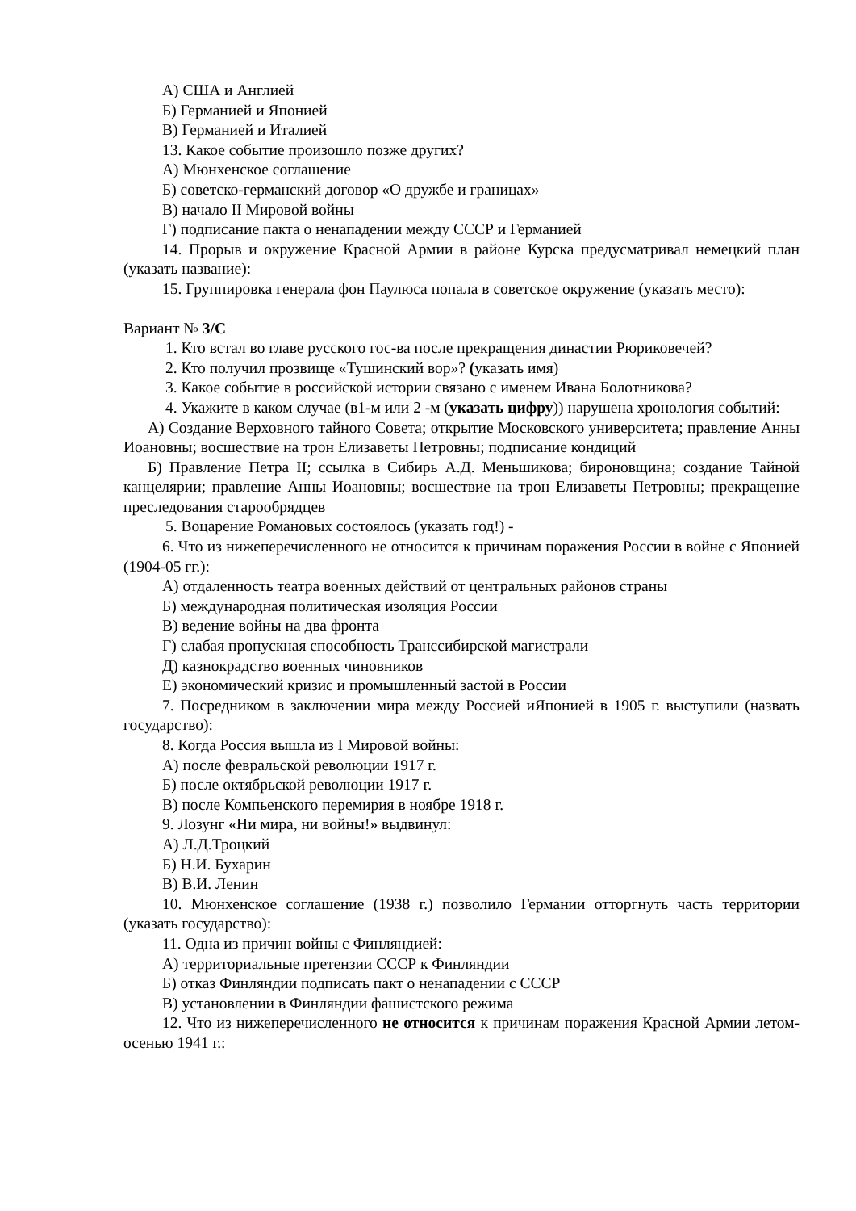А) США и Англией
Б) Германией и Японией
В) Германией и Италией
13. Какое событие произошло позже других?
А) Мюнхенское соглашение
Б) советско-германский договор «О дружбе и границах»
В) начало II Мировой войны
Г) подписание пакта о ненападении между СССР и Германией
14. Прорыв и окружение Красной Армии в районе Курска предусматривал немецкий план (указать название):
15. Группировка генерала фон Паулюса попала в советское окружение (указать место):
Вариант № 3/С
1. Кто встал во главе русского гос-ва после прекращения династии Рюриковечей?
2. Кто получил прозвище «Тушинский вор»? (указать имя)
3. Какое событие в российской истории связано с именем Ивана Болотникова?
4. Укажите в каком случае (в1-м или 2 -м (указать цифру)) нарушена хронология событий:
А) Создание Верховного тайного Совета; открытие Московского университета; правление Анны Иоановны; восшествие на трон Елизаветы Петровны; подписание кондиций
Б) Правление Петра II; ссылка в Сибирь А.Д. Меньшикова; бироновщина; создание Тайной канцелярии; правление Анны Иоановны; восшествие на трон Елизаветы Петровны; прекращение преследования старообрядцев
5. Воцарение Романовых состоялось (указать год!) -
6. Что из нижеперечисленного не относится к причинам поражения России в войне с Японией (1904-05 гг.):
А) отдаленность театра военных действий от центральных районов страны
Б) международная политическая изоляция России
В) ведение войны на два фронта
Г) слабая пропускная способность Транссибирской магистрали
Д) казнокрадство военных чиновников
Е) экономический кризис и промышленный застой в России
7. Посредником в заключении мира между Россией иЯпонией в 1905 г. выступили (назвать государство):
8. Когда Россия вышла из I Мировой войны:
А) после февральской революции 1917 г.
Б) после октябрьской революции 1917 г.
В) после Компьенского перемирия в ноябре 1918 г.
9. Лозунг «Ни мира, ни войны!» выдвинул:
А) Л.Д.Троцкий
Б) Н.И. Бухарин
В) В.И. Ленин
10. Мюнхенское соглашение (1938 г.) позволило Германии отторгнуть часть территории (указать государство):
11. Одна из причин войны с Финляндией:
А) территориальные претензии СССР к Финляндии
Б) отказ Финляндии подписать пакт о ненападении с СССР
В) установлении в Финляндии фашистского режима
12. Что из нижеперечисленного не относится к причинам поражения Красной Армии летом-осенью 1941 г.: